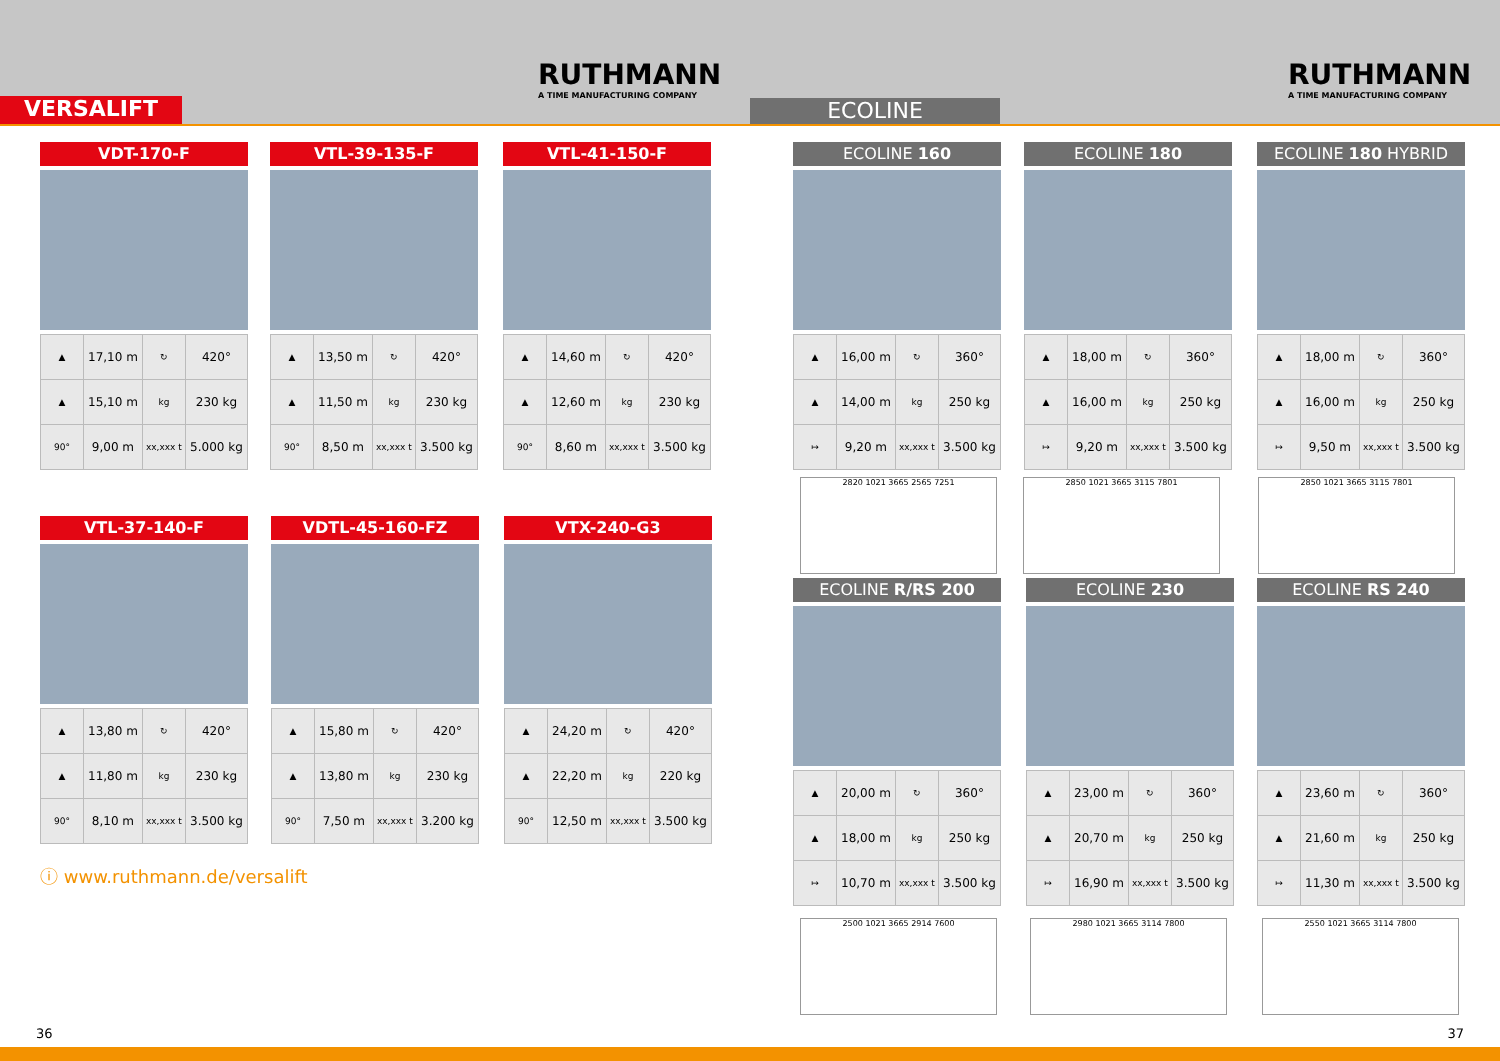VERSALIFT
RUTHMANN
A TIME MANUFACTURING COMPANY
ECOLINE
RUTHMANN
A TIME MANUFACTURING COMPANY
VDT-170-F
| ▲ | 17,10 m | ↻ | 420° |
| ▲ | 15,10 m | kg | 230 kg |
| 90° | 9,00 m | xx,xxx t | 5.000 kg |
VTL-39-135-F
| ▲ | 13,50 m | ↻ | 420° |
| ▲ | 11,50 m | kg | 230 kg |
| 90° | 8,50 m | xx,xxx t | 3.500 kg |
VTL-41-150-F
| ▲ | 14,60 m | ↻ | 420° |
| ▲ | 12,60 m | kg | 230 kg |
| 90° | 8,60 m | xx,xxx t | 3.500 kg |
VTL-37-140-F
| ▲ | 13,80 m | ↻ | 420° |
| ▲ | 11,80 m | kg | 230 kg |
| 90° | 8,10 m | xx,xxx t | 3.500 kg |
VDTL-45-160-FZ
| ▲ | 15,80 m | ↻ | 420° |
| ▲ | 13,80 m | kg | 230 kg |
| 90° | 7,50 m | xx,xxx t | 3.200 kg |
VTX-240-G3
| ▲ | 24,20 m | ↻ | 420° |
| ▲ | 22,20 m | kg | 220 kg |
| 90° | 12,50 m | xx,xxx t | 3.500 kg |
ⓘ www.ruthmann.de/versalift
ECOLINE 160
| ▲ | 16,00 m | ↻ | 360° |
| ▲ | 14,00 m | kg | 250 kg |
| ↦ | 9,20 m | xx,xxx t | 3.500 kg |
ECOLINE 180
| ▲ | 18,00 m | ↻ | 360° |
| ▲ | 16,00 m | kg | 250 kg |
| ↦ | 9,20 m | xx,xxx t | 3.500 kg |
ECOLINE 180 HYBRID
| ▲ | 18,00 m | ↻ | 360° |
| ▲ | 16,00 m | kg | 250 kg |
| ↦ | 9,50 m | xx,xxx t | 3.500 kg |
2820 1021 3665 2565 7251 2850 1021 3665 3115 7801 2850 1021 3665 3115 7801
ECOLINE R/RS 200
| ▲ | 20,00 m | ↻ | 360° |
| ▲ | 18,00 m | kg | 250 kg |
| ↦ | 10,70 m | xx,xxx t | 3.500 kg |
ECOLINE 230
| ▲ | 23,00 m | ↻ | 360° |
| ▲ | 20,70 m | kg | 250 kg |
| ↦ | 16,90 m | xx,xxx t | 3.500 kg |
ECOLINE RS 240
| ▲ | 23,60 m | ↻ | 360° |
| ▲ | 21,60 m | kg | 250 kg |
| ↦ | 11,30 m | xx,xxx t | 3.500 kg |
2500 1021 3665 2914 7600 2980 1021 3665 3114 7800 2550 1021 3665 3114 7800
36 37